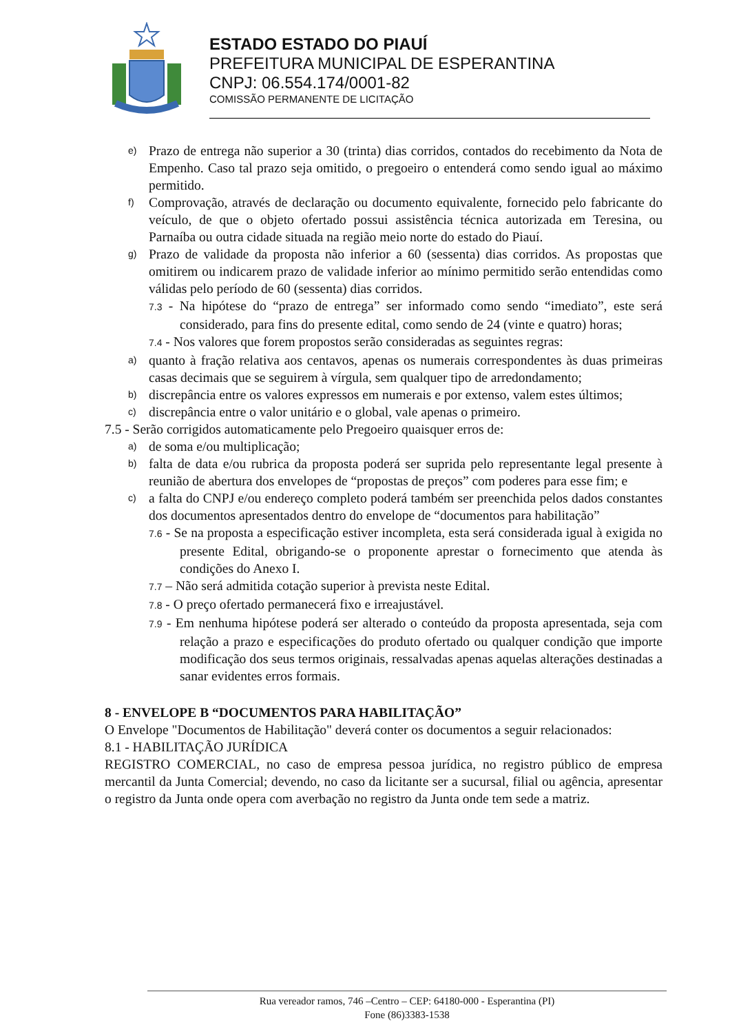ESTADO ESTADO DO PIAUÍ
PREFEITURA MUNICIPAL DE ESPERANTINA
CNPJ: 06.554.174/0001-82
COMISSÃO PERMANENTE DE LICITAÇÃO
e)
Prazo de entrega não superior a 30 (trinta) dias corridos, contados do recebimento da Nota de Empenho. Caso tal prazo seja omitido, o pregoeiro o entenderá como sendo igual ao máximo permitido.
f)
Comprovação, através de declaração ou documento equivalente, fornecido pelo fabricante do veículo, de que o objeto ofertado possui assistência técnica autorizada em Teresina, ou Parnaíba ou outra cidade situada na região meio norte do estado do Piauí.
g)
Prazo de validade da proposta não inferior a 60 (sessenta) dias corridos. As propostas que omitirem ou indicarem prazo de validade inferior ao mínimo permitido serão entendidas como válidas pelo período de 60 (sessenta) dias corridos.
7.3 - Na hipótese do “prazo de entrega” ser informado como sendo “imediato”, este será considerado, para fins do presente edital, como sendo de 24 (vinte e quatro) horas;
7.4 - Nos valores que forem propostos serão consideradas as seguintes regras:
a)
quanto à fração relativa aos centavos, apenas os numerais correspondentes às duas primeiras casas decimais que se seguirem à vírgula, sem qualquer tipo de arredondamento;
b)
discrepância entre os valores expressos em numerais e por extenso, valem estes últimos;
c)
discrepância entre o valor unitário e o global, vale apenas o primeiro.
7.5 - Serão corrigidos automaticamente pelo Pregoeiro quaisquer erros de:
a)
de soma e/ou multiplicação;
b)
falta de data e/ou rubrica da proposta poderá ser suprida pelo representante legal presente à reunião de abertura dos envelopes de “propostas de preços” com poderes para esse fim; e
c)
a falta do CNPJ e/ou endereço completo poderá também ser preenchida pelos dados constantes dos documentos apresentados dentro do envelope de “documentos para habilitação”
7.6 - Se na proposta a especificação estiver incompleta, esta será considerada igual à exigida no presente Edital, obrigando-se o proponente aprestar o fornecimento que atenda às condições do Anexo I.
7.7 – Não será admitida cotação superior à prevista neste Edital.
7.8 - O preço ofertado permanecerá fixo e irreajustável.
7.9 - Em nenhuma hipótese poderá ser alterado o conteúdo da proposta apresentada, seja com relação a prazo e especificações do produto ofertado ou qualquer condição que importe modificação dos seus termos originais, ressalvadas apenas aquelas alterações destinadas a sanar evidentes erros formais.
8 - ENVELOPE B “DOCUMENTOS PARA HABILITAÇÃO”
O Envelope "Documentos de Habilitação" deverá conter os documentos a seguir relacionados:
8.1 - HABILITAÇÃO JURÍDICA
REGISTRO COMERCIAL, no caso de empresa pessoa jurídica, no registro público de empresa mercantil da Junta Comercial; devendo, no caso da licitante ser a sucursal, filial ou agência, apresentar o registro da Junta onde opera com averbação no registro da Junta onde tem sede a matriz.
Rua vereador ramos, 746 –Centro – CEP: 64180-000 - Esperantina (PI)
Fone (86)3383-1538